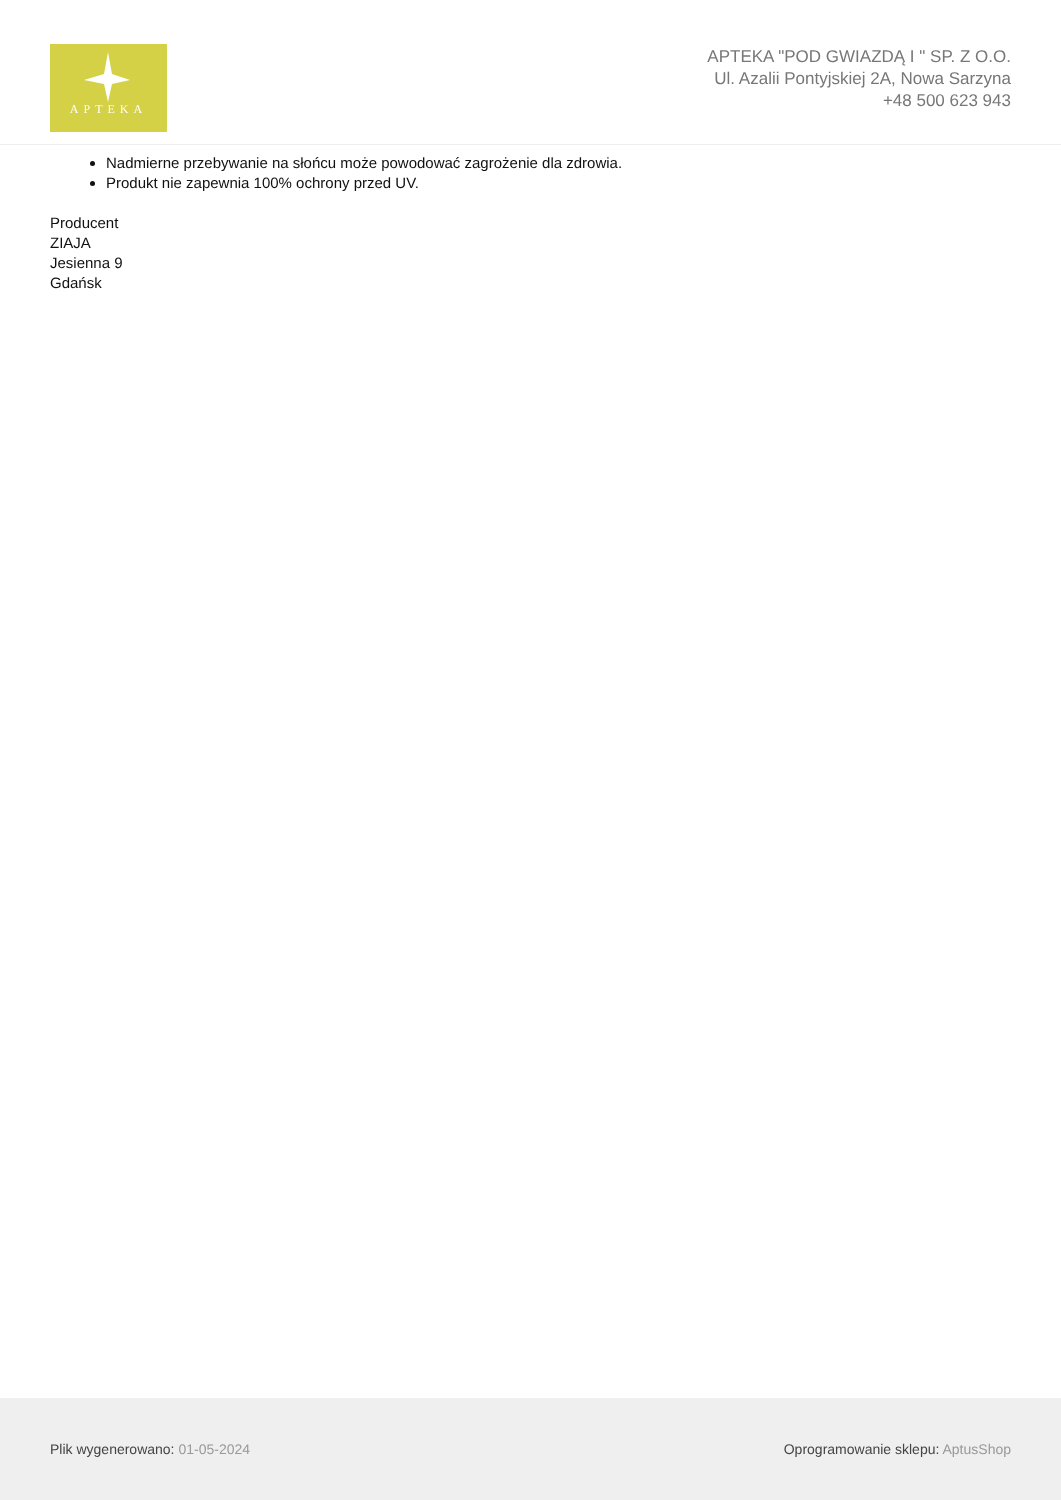APTEKA
APTEKA "POD GWIAZDĄ I " SP. Z O.O.
Ul. Azalii Pontyjskiej 2A, Nowa Sarzyna
+48 500 623 943
Nadmierne przebywanie na słońcu może powodować zagrożenie dla zdrowia.
Produkt nie zapewnia 100% ochrony przed UV.
Producent
ZIAJA
Jesienna 9
Gdańsk
Plik wygenerowano: 01-05-2024
Oprogramowanie sklepu: AptusShop